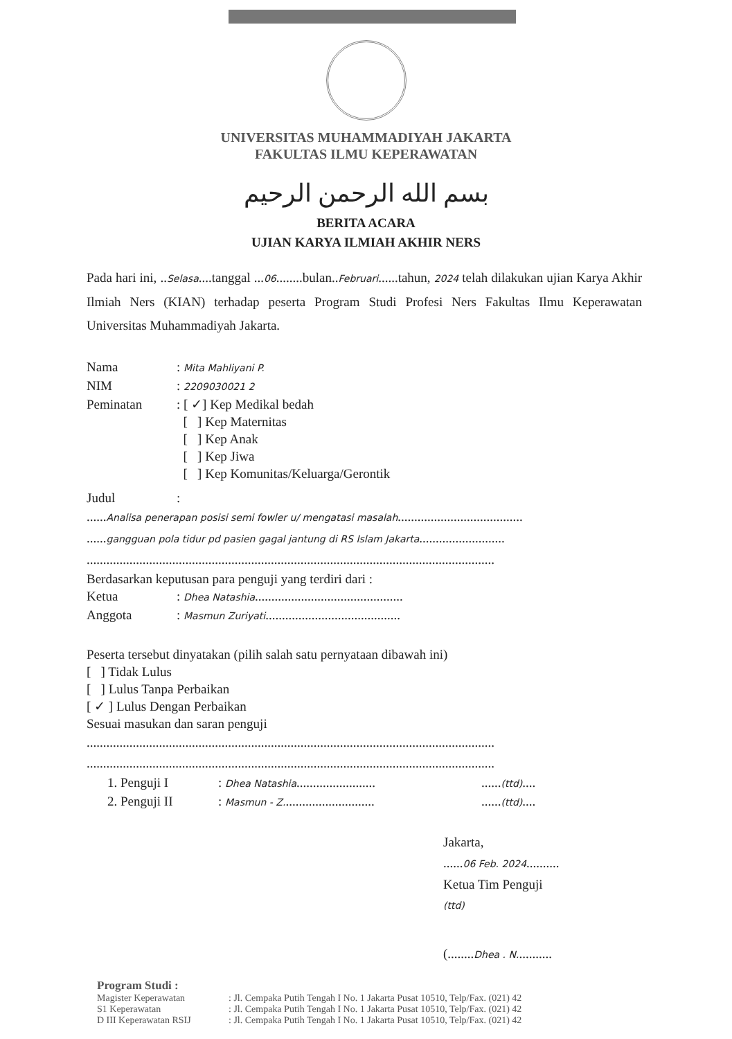UNIVERSITAS MUHAMMADIYAH JAKARTA
FAKULTAS ILMU KEPERAWATAN
بسم الله الرحمن الرحيم
BERITA ACARA
UJIAN KARYA ILMIAH AKHIR NERS
Pada hari ini, ..Selasa....tanggal ...06........bulan..Februari......tahun, 2024 telah dilakukan ujian Karya Akhir Ilmiah Ners (KIAN) terhadap peserta Program Studi Profesi Ners Fakultas Ilmu Keperawatan Universitas Muhammadiyah Jakarta.
Nama: Mita Mahliyani P.
NIM: 2209030021 2
Peminatan: [ ✓] Kep Medikal bedah
[ ] Kep Maternitas
[ ] Kep Anak
[ ] Kep Jiwa
[ ] Kep Komunitas/Keluarga/Gerontik
Judul:
......Analisa penerapan posisi semi fowler u/ mengatasi masalah......................................
......gangguan pola tidur pd pasien gagal jantung di RS Islam Jakarta..........................
............................................................................................................................
Berdasarkan keputusan para penguji yang terdiri dari :
Ketua: Dhea Natashia.............................................
Anggota: Masmun Zuriyati.........................................
Peserta tersebut dinyatakan (pilih salah satu pernyataan dibawah ini)
[ ] Tidak Lulus
[ ] Lulus Tanpa Perbaikan
[ ✓ ] Lulus Dengan Perbaikan
Sesuai masukan dan saran penguji
............................................................................................................................
............................................................................................................................
1. Penguji I: Dhea Natashia..............................(ttd)....
2. Penguji II: Masmun - Z..................................(ttd)....
Jakarta,
......06 Feb. 2024..........
Ketua Tim Penguji
(ttd)
(........Dhea . N...........
Program Studi :
Magister Keperawatan
S1 Keperawatan
D III Keperawatan RSIJ
: Jl. Cempaka Putih Tengah I No. 1 Jakarta Pusat 10510, Telp/Fax. (021) 42
: Jl. Cempaka Putih Tengah I No. 1 Jakarta Pusat 10510, Telp/Fax. (021) 42
: Jl. Cempaka Putih Tengah I No. 1 Jakarta Pusat 10510, Telp/Fax. (021) 42